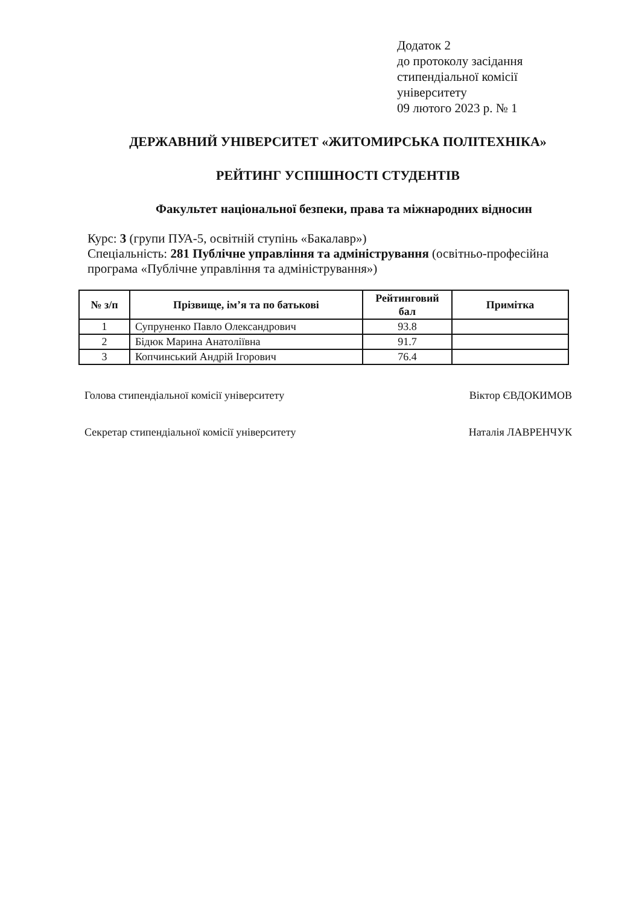Додаток 2
до протоколу засідання
стипендіальної комісії
університету
09 лютого 2023 р. № 1
ДЕРЖАВНИЙ УНІВЕРСИТЕТ «ЖИТОМИРСЬКА ПОЛІТЕХНІКА»
РЕЙТИНГ УСПІШНОСТІ СТУДЕНТІВ
Факультет національної безпеки, права та міжнародних відносин
Курс: 3 (групи ПУА-5, освітній ступінь «Бакалавр»)
Спеціальність: 281 Публічне управління та адміністрування (освітньо-професійна програма «Публічне управління та адміністрування»)
| № з/п | Прізвище, ім’я та по батькові | Рейтинговий бал | Примітка |
| --- | --- | --- | --- |
| 1 | Супруненко Павло Олександрович | 93.8 | |
| 2 | Бідюк Марина Анатоліївна | 91.7 | |
| 3 | Копчинський Андрій Ігорович | 76.4 | |
Голова стипендіальної комісії університету Віктор ЄВДОКИМОВ
Секретар стипендіальної комісії університету Наталія ЛАВРЕНЧУК